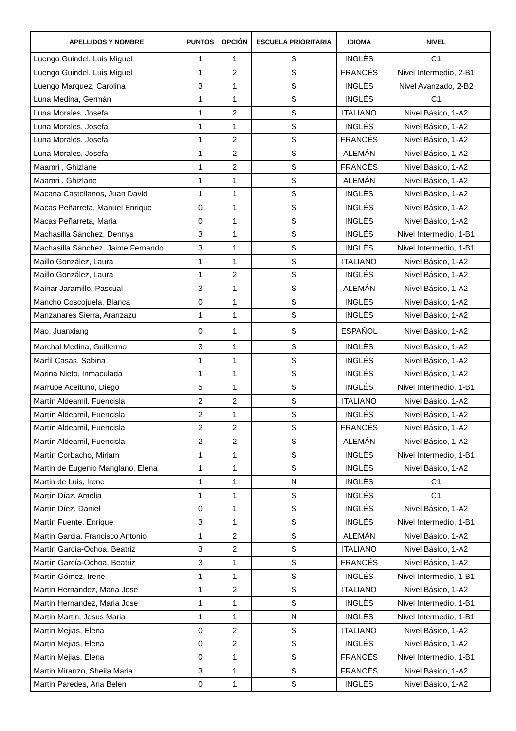| APELLIDOS Y NOMBRE | PUNTOS | OPCIÓN | ESCUELA PRIORITARIA | IDIOMA | NIVEL |
| --- | --- | --- | --- | --- | --- |
| Luengo Guindel, Luis Miguel | 1 | 1 | S | INGLÉS | C1 |
| Luengo Guindel, Luis Miguel | 1 | 2 | S | FRANCÉS | Nivel Intermedio, 2-B1 |
| Luengo Marquez, Carolina | 3 | 1 | S | INGLÉS | Nivel Avanzado, 2-B2 |
| Luna Medina, Germán | 1 | 1 | S | INGLÉS | C1 |
| Luna Morales, Josefa | 1 | 2 | S | ITALIANO | Nivel Básico, 1-A2 |
| Luna Morales, Josefa | 1 | 1 | S | INGLÉS | Nivel Básico, 1-A2 |
| Luna Morales, Josefa | 1 | 2 | S | FRANCÉS | Nivel Básico, 1-A2 |
| Luna Morales, Josefa | 1 | 2 | S | ALEMÁN | Nivel Básico, 1-A2 |
| Maamri , Ghizlane | 1 | 2 | S | FRANCÉS | Nivel Básico, 1-A2 |
| Maamri , Ghizlane | 1 | 1 | S | ALEMÁN | Nivel Básico, 1-A2 |
| Macana Castellanos, Juan David | 1 | 1 | S | INGLÉS | Nivel Básico, 1-A2 |
| Macas Peñarreta, Manuel Enrique | 0 | 1 | S | INGLÉS | Nivel Básico, 1-A2 |
| Macas Peñarreta, Maria | 0 | 1 | S | INGLÉS | Nivel Básico, 1-A2 |
| Machasilla Sánchez, Dennys | 3 | 1 | S | INGLÉS | Nivel Intermedio, 1-B1 |
| Machasilla Sánchez, Jaime Fernando | 3 | 1 | S | INGLÉS | Nivel Intermedio, 1-B1 |
| Maillo González, Laura | 1 | 1 | S | ITALIANO | Nivel Básico, 1-A2 |
| Maillo González, Laura | 1 | 2 | S | INGLÉS | Nivel Básico, 1-A2 |
| Mainar Jaramillo, Pascual | 3 | 1 | S | ALEMÁN | Nivel Básico, 1-A2 |
| Mancho Coscojuela, Blanca | 0 | 1 | S | INGLÉS | Nivel Básico, 1-A2 |
| Manzanares Sierra, Aranzazu | 1 | 1 | S | INGLÉS | Nivel Básico, 1-A2 |
| Mao, Juanxiang | 0 | 1 | S | ESPAÑOL | Nivel Básico, 1-A2 |
| Marchal Medina, Guillermo | 3 | 1 | S | INGLÉS | Nivel Básico, 1-A2 |
| Marfil Casas, Sabina | 1 | 1 | S | INGLÉS | Nivel Básico, 1-A2 |
| Marina Nieto, Inmaculada | 1 | 1 | S | INGLÉS | Nivel Básico, 1-A2 |
| Marrupe Aceituno, Diego | 5 | 1 | S | INGLÉS | Nivel Intermedio, 1-B1 |
| Martín Aldeamil, Fuencisla | 2 | 2 | S | ITALIANO | Nivel Básico, 1-A2 |
| Martín Aldeamil, Fuencisla | 2 | 1 | S | INGLÉS | Nivel Básico, 1-A2 |
| Martín Aldeamil, Fuencisla | 2 | 2 | S | FRANCÉS | Nivel Básico, 1-A2 |
| Martín Aldeamil, Fuencisla | 2 | 2 | S | ALEMÁN | Nivel Básico, 1-A2 |
| Martín Corbacho, Miriam | 1 | 1 | S | INGLÉS | Nivel Intermedio, 1-B1 |
| Martin de Eugenio Manglano, Elena | 1 | 1 | S | INGLÉS | Nivel Básico, 1-A2 |
| Martin de Luis, Irene | 1 | 1 | N | INGLÉS | C1 |
| Martín Díaz, Amelia | 1 | 1 | S | INGLÉS | C1 |
| Martín Díez, Daniel | 0 | 1 | S | INGLÉS | Nivel Básico, 1-A2 |
| Martín Fuente, Enrique | 3 | 1 | S | INGLÉS | Nivel Intermedio, 1-B1 |
| Martin Garcia, Francisco Antonio | 1 | 2 | S | ALEMÁN | Nivel Básico, 1-A2 |
| Martín García-Ochoa, Beatriz | 3 | 2 | S | ITALIANO | Nivel Básico, 1-A2 |
| Martín García-Ochoa, Beatriz | 3 | 1 | S | FRANCÉS | Nivel Básico, 1-A2 |
| Martín Gómez, Irene | 1 | 1 | S | INGLÉS | Nivel Intermedio, 1-B1 |
| Martin Hernandez, Maria Jose | 1 | 2 | S | ITALIANO | Nivel Básico, 1-A2 |
| Martin Hernandez, Maria Jose | 1 | 1 | S | INGLÉS | Nivel Intermedio, 1-B1 |
| Martin Martin, Jesus Maria | 1 | 1 | N | INGLÉS | Nivel Intermedio, 1-B1 |
| Martin Mejias, Elena | 0 | 2 | S | ITALIANO | Nivel Básico, 1-A2 |
| Martin Mejias, Elena | 0 | 2 | S | INGLÉS | Nivel Básico, 1-A2 |
| Martin Mejias, Elena | 0 | 1 | S | FRANCÉS | Nivel Intermedio, 1-B1 |
| Martin Miranzo, Sheila Maria | 3 | 1 | S | FRANCÉS | Nivel Básico, 1-A2 |
| Martin Paredes, Ana Belen | 0 | 1 | S | INGLÉS | Nivel Básico, 1-A2 |